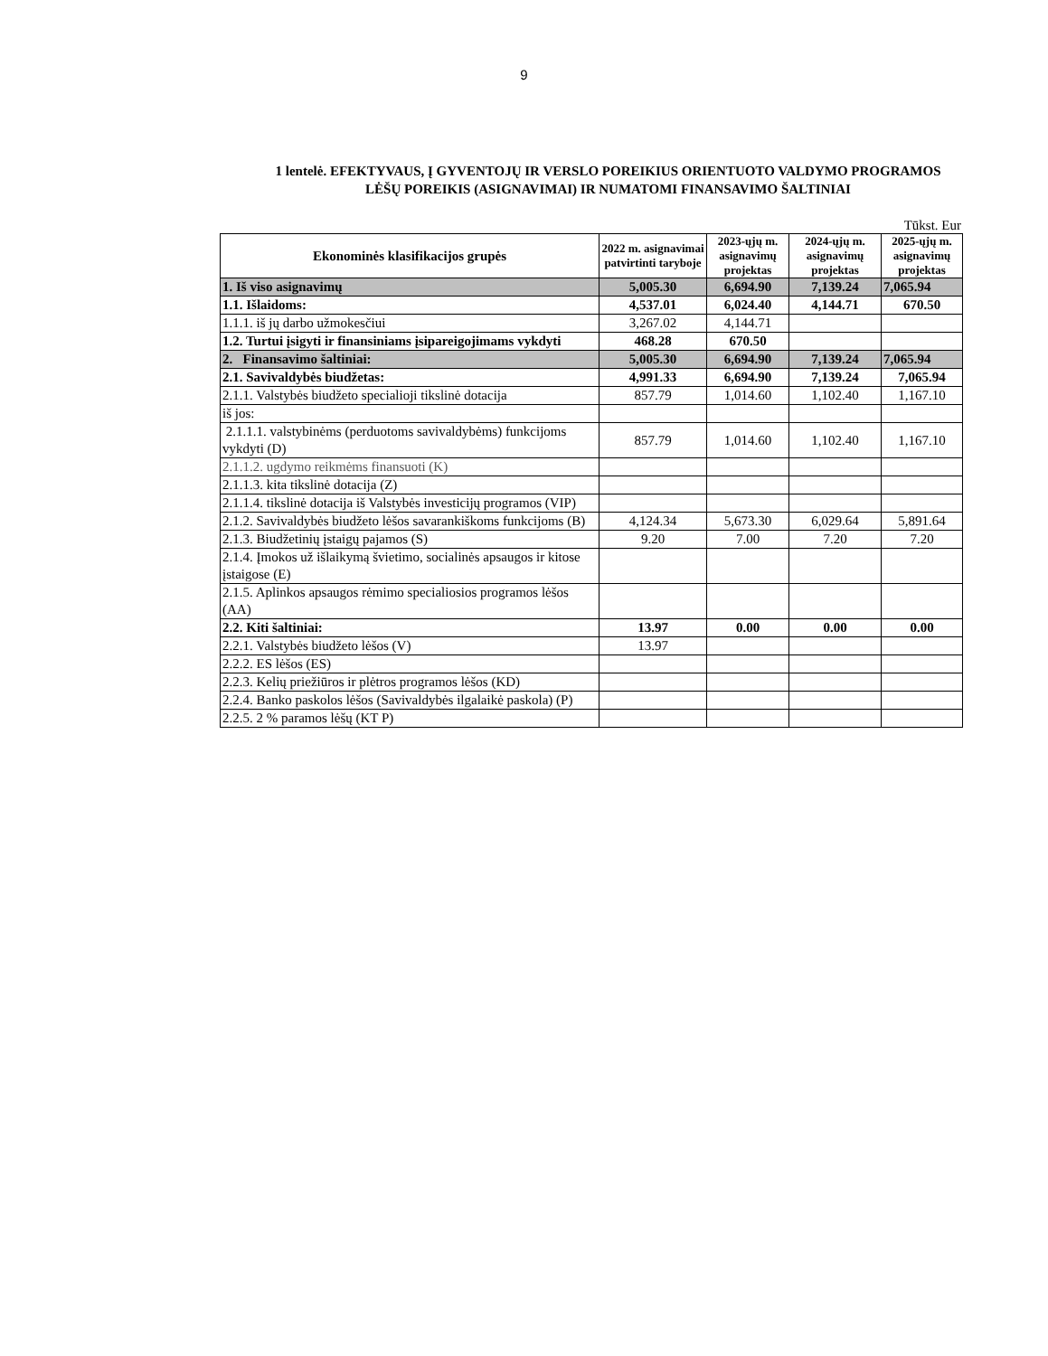9
1 lentelė. EFEKTYVAUS, Į GYVENTOJŲ IR VERSLO POREIKIUS ORIENTUOTO VALDYMO PROGRAMOS
LĖŠŲ POREIKIS (ASIGNAVIMAI) IR NUMATOMI FINANSAVIMO ŠALTINIAI
Tūkst. Eur
| Ekonominės klasifikacijos grupės | 2022 m. asignavimai patvirtinti taryboje | 2023-ųjų m. asignavimų projektas | 2024-ųjų m. asignavimų projektas | 2025-ųjų m. asignavimų projektas |
| --- | --- | --- | --- | --- |
| 1. Iš viso asignavimų | 5,005.30 | 6,694.90 | 7,139.24 | 7,065.94 |
| 1.1. Išlaidoms: | 4,537.01 | 6,024.40 | 4,144.71 | 670.50 |
| 1.1.1. iš jų darbo užmokesčiui | 3,267.02 | 4,144.71 | | |
| 1.2. Turtui įsigyti ir finansiniams įsipareigojimams vykdyti | 468.28 | 670.50 | | |
| 2. Finansavimo šaltiniai: | 5,005.30 | 6,694.90 | 7,139.24 | 7,065.94 |
| 2.1. Savivaldybės biudžetas: | 4,991.33 | 6,694.90 | 7,139.24 | 7,065.94 |
| 2.1.1. Valstybės biudžeto specialioji tikslinė dotacija | 857.79 | 1,014.60 | 1,102.40 | 1,167.10 |
| iš jos: | | | | |
| 2.1.1.1. valstybinėms (perduotoms savivaldybėms) funkcijoms vykdyti (D) | 857.79 | 1,014.60 | 1,102.40 | 1,167.10 |
| 2.1.1.2. ugdymo reikmėms finansuoti (K) | | | | |
| 2.1.1.3. kita tikslinė dotacija (Z) | | | | |
| 2.1.1.4. tikslinė dotacija iš Valstybės investicijų programos (VIP) | | | | |
| 2.1.2. Savivaldybės biudžeto lėšos savarankiškoms funkcijoms (B) | 4,124.34 | 5,673.30 | 6,029.64 | 5,891.64 |
| 2.1.3. Biudžetinių įstaigų pajamos (S) | 9.20 | 7.00 | 7.20 | 7.20 |
| 2.1.4. Įmokos už išlaikymą švietimo, socialinės apsaugos ir kitose įstaigose (E) | | | | |
| 2.1.5. Aplinkos apsaugos rėmimo specialiosios programos lėšos (AA) | | | | |
| 2.2. Kiti šaltiniai: | 13.97 | 0.00 | 0.00 | 0.00 |
| 2.2.1. Valstybės biudžeto lėšos (V) | 13.97 | | | |
| 2.2.2. ES lėšos (ES) | | | | |
| 2.2.3. Kelių priežiūros ir plėtros programos lėšos (KD) | | | | |
| 2.2.4. Banko paskolos lėšos (Savivaldybės ilgalaikė paskola) (P) | | | | |
| 2.2.5. 2 % paramos lėšų (KT P) | | | | |